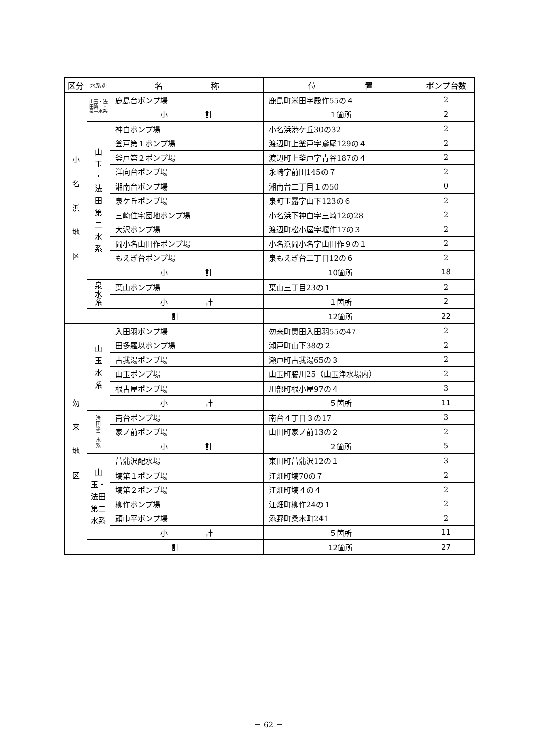| 区分 | 水系別 | 名 称 | 位 置 | ポンプ台数 |
| --- | --- | --- | --- | --- |
| 小 名 浜 地 区 | 山玉・法田第二・泉平水系 | 鹿島台ポンプ場 | 鹿島町米田字殿作55の４ | 2 |
| | | 小 計 | １箇所 | 2 |
| | 山 玉 ・ 法 田 第 二 水 系 | 神白ポンプ場 | 小名浜港ケ丘30の32 | 2 |
| | | 釜戸第１ポンプ場 | 渡辺町上釜戸字鳶尾129の４ | 2 |
| | | 釜戸第２ポンプ場 | 渡辺町上釜戸字青谷187の４ | 2 |
| | | 洋向台ポンプ場 | 永崎字前田145の７ | 2 |
| | | 湘南台ポンプ場 | 湘南台二丁目１の50 | 0 |
| | | 泉ケ丘ポンプ場 | 泉町玉露字山下123の６ | 2 |
| | | 三崎住宅団地ポンプ場 | 小名浜下神白字三崎12の28 | 2 |
| | | 大沢ポンプ場 | 渡辺町松小屋字堰作17の３ | 2 |
| | | 岡小名山田作ポンプ場 | 小名浜岡小名字山田作９の１ | 2 |
| | | もえぎ台ポンプ場 | 泉もえぎ台二丁目12の６ | 2 |
| | | 小 計 | 10箇所 | 18 |
| | 泉 水 系 | 葉山ポンプ場 | 葉山三丁目23の１ | 2 |
| | | 小 計 | １箇所 | 2 |
| | 計 | | 12箇所 | 22 |
| 勿 来 地 区 | 山 玉 水 系 | 入田羽ポンプ場 | 勿来町関田入田羽55の47 | 2 |
| | | 田多羅以ポンプ場 | 瀬戸町山下38の２ | 2 |
| | | 古我湯ポンプ場 | 瀬戸町古我湯65の３ | 2 |
| | | 山玉ポンプ場 | 山玉町脇川25（山玉浄水場内） | 2 |
| | | 根古屋ポンプ場 | 川部町根小屋97の４ | 3 |
| | | 小 計 | ５箇所 | 11 |
| | 法 田 第 二 水 系 | 南台ポンプ場 | 南台４丁目３の17 | 3 |
| | | 家ノ前ポンプ場 | 山田町家ノ前13の２ | 2 |
| | | 小 計 | ２箇所 | 5 |
| | 山玉・法田 第二水系 | 菖蒲沢配水場 | 東田町菖蒲沢12の１ | 3 |
| | | 塙第１ポンプ場 | 江畑町塙70の７ | 2 |
| | | 塙第２ポンプ場 | 江畑町塙４の４ | 2 |
| | | 柳作ポンプ場 | 江畑町柳作24の１ | 2 |
| | | 頭巾平ポンプ場 | 添野町桑木町241 | 2 |
| | | 小 計 | ５箇所 | 11 |
| | 計 | | 12箇所 | 27 |
－ 62 －